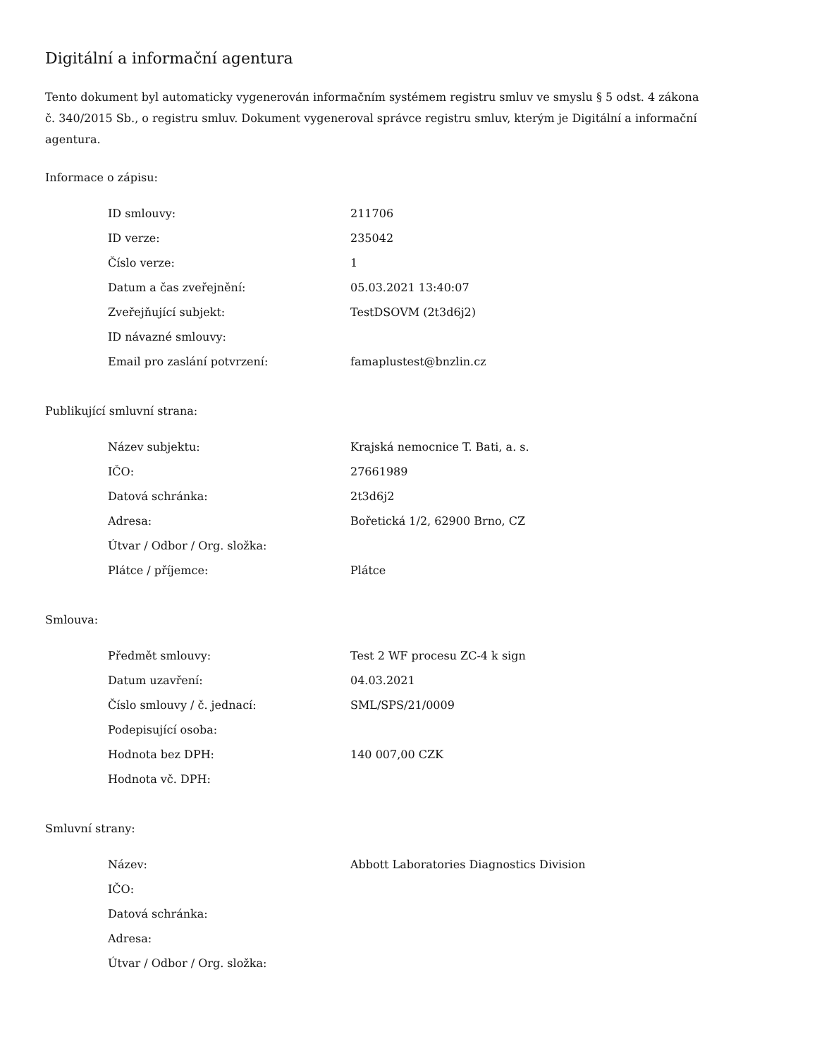Digitální a informační agentura
Tento dokument byl automaticky vygenerován informačním systémem registru smluv ve smyslu § 5 odst. 4 zákona
č. 340/2015 Sb., o registru smluv. Dokument vygeneroval správce registru smluv, kterým je Digitální a informační agentura.
Informace o zápisu:
| ID smlouvy: | 211706 |
| ID verze: | 235042 |
| Číslo verze: | 1 |
| Datum a čas zveřejnění: | 05.03.2021 13:40:07 |
| Zveřejňující subjekt: | TestDSOVM (2t3d6j2) |
| ID návazné smlouvy: | |
| Email pro zaslání potvrzení: | famaplustest@bnzlin.cz |
Publikující smluvní strana:
| Název subjektu: | Krajská nemocnice T. Bati, a. s. |
| IČO: | 27661989 |
| Datová schránka: | 2t3d6j2 |
| Adresa: | Bořetická 1/2, 62900 Brno, CZ |
| Útvar / Odbor / Org. složka: | |
| Plátce / příjemce: | Plátce |
Smlouva:
| Předmět smlouvy: | Test 2 WF procesu ZC-4 k sign |
| Datum uzavření: | 04.03.2021 |
| Číslo smlouvy / č. jednací: | SML/SPS/21/0009 |
| Podepisující osoba: | |
| Hodnota bez DPH: | 140 007,00 CZK |
| Hodnota vč. DPH: | |
Smluvní strany:
| Název: | Abbott Laboratories Diagnostics Division |
| IČO: | |
| Datová schránka: | |
| Adresa: | |
| Útvar / Odbor / Org. složka: | |